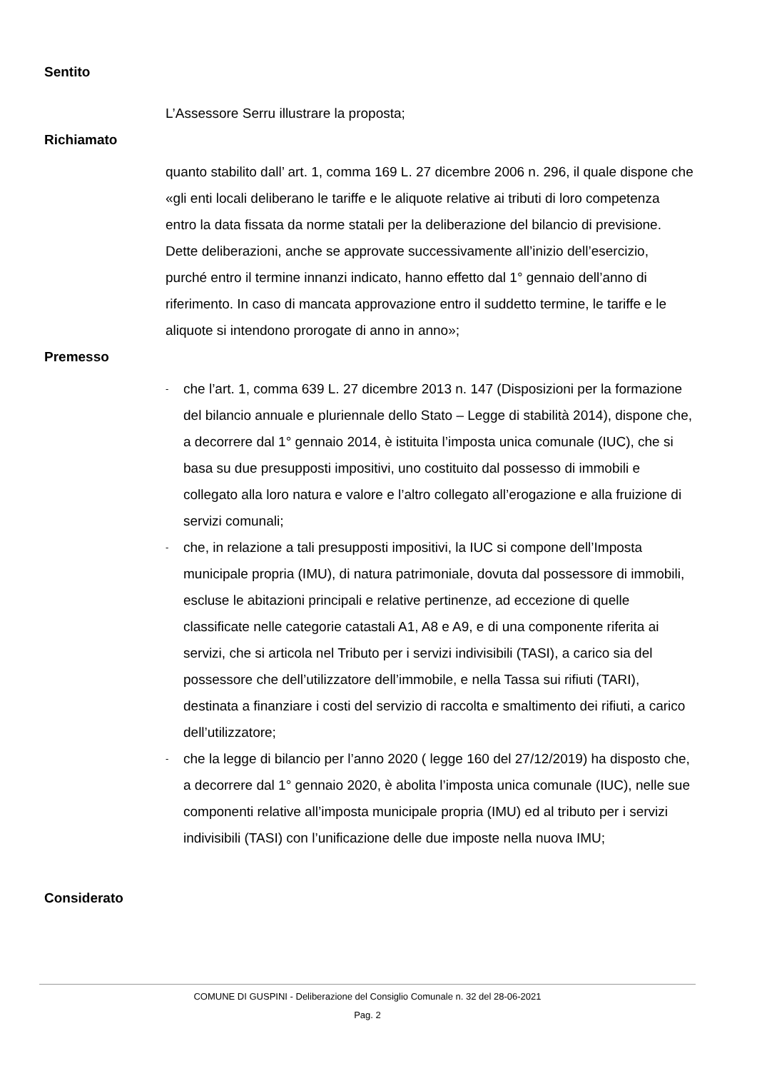Sentito
L’Assessore Serru illustrare la proposta;
Richiamato
quanto stabilito dall’ art. 1, comma 169 L. 27 dicembre 2006 n. 296, il quale dispone che «gli enti locali deliberano le tariffe e le aliquote relative ai tributi di loro competenza entro la data fissata da norme statali per la deliberazione del bilancio di previsione. Dette deliberazioni, anche se approvate successivamente all’inizio dell’esercizio, purché entro il termine innanzi indicato, hanno effetto dal 1° gennaio dell’anno di riferimento. In caso di mancata approvazione entro il suddetto termine, le tariffe e le aliquote si intendono prorogate di anno in anno»;
Premesso
- che l’art. 1, comma 639 L. 27 dicembre 2013 n. 147 (Disposizioni per la formazione del bilancio annuale e pluriennale dello Stato – Legge di stabilità 2014), dispone che, a decorrere dal 1° gennaio 2014, è istituita l’imposta unica comunale (IUC), che si basa su due presupposti impositivi, uno costituito dal possesso di immobili e collegato alla loro natura e valore e l’altro collegato all’erogazione e alla fruizione di servizi comunali;
- che, in relazione a tali presupposti impositivi, la IUC si compone dell’Imposta municipale propria (IMU), di natura patrimoniale, dovuta dal possessore di immobili, escluse le abitazioni principali e relative pertinenze, ad eccezione di quelle classificate nelle categorie catastali A1, A8 e A9, e di una componente riferita ai servizi, che si articola nel Tributo per i servizi indivisibili (TASI), a carico sia del possessore che dell’utilizzatore dell’immobile, e nella Tassa sui rifiuti (TARI), destinata a finanziare i costi del servizio di raccolta e smaltimento dei rifiuti, a carico dell’utilizzatore;
- che la legge di bilancio per l’anno 2020 ( legge 160 del 27/12/2019) ha disposto che, a decorrere dal 1° gennaio 2020, è abolita l’imposta unica comunale (IUC), nelle sue componenti relative all’imposta municipale propria (IMU) ed al tributo per i servizi indivisibili (TASI) con l’unificazione delle due imposte nella nuova IMU;
Considerato
COMUNE DI GUSPINI - Deliberazione del Consiglio Comunale n. 32 del 28-06-2021
Pag. 2